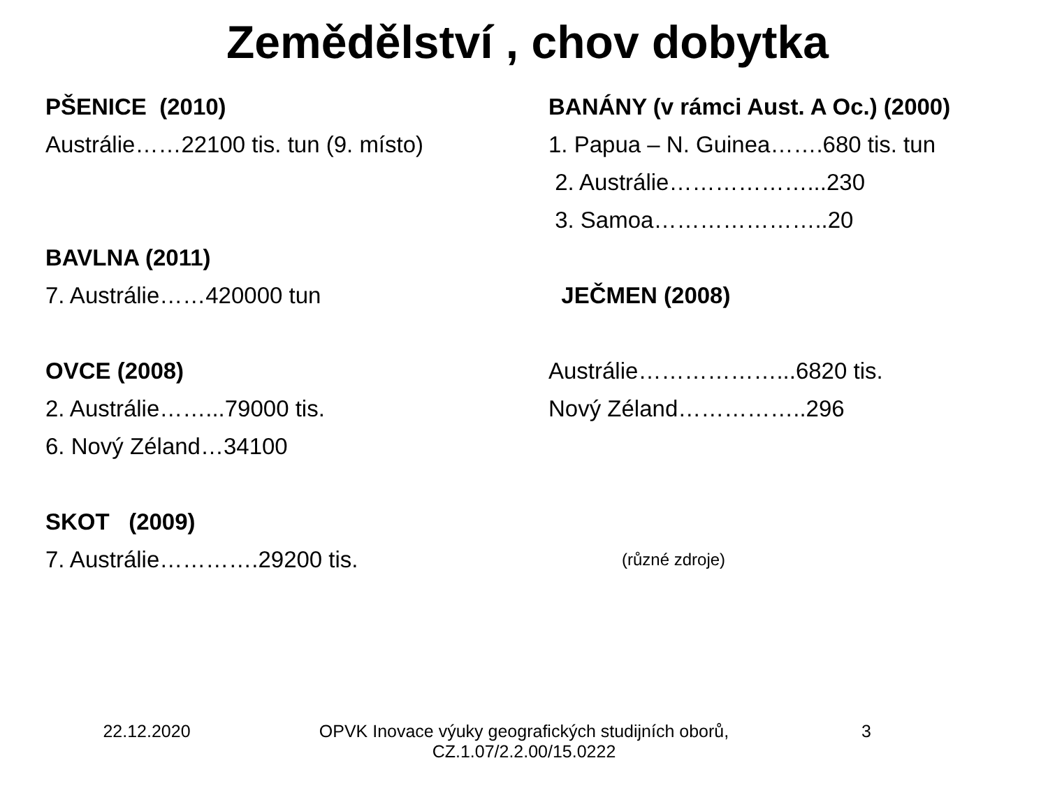Zemědělství , chov dobytka
PŠENICE (2010)
Austrálie……22100 tis. tun (9. místo)
BAVLNA (2011)
7. Austrálie……420000 tun
OVCE (2008)
2. Austrálie……...79000 tis.
6. Nový Zéland…34100
SKOT (2009)
7. Austrálie………….29200 tis.
BANÁNY (v rámci Aust. A Oc.) (2000)
1. Papua – N. Guinea…….680 tis. tun
2. Austrálie………………...230
3. Samoa…………………..20
JEČMEN (2008)
Austrálie………………...6820 tis.
Nový Zéland……………..296
(různé zdroje)
22.12.2020 OPVK Inovace výuky geografických studijních oborů,
CZ.1.07/2.2.00/15.0222
3